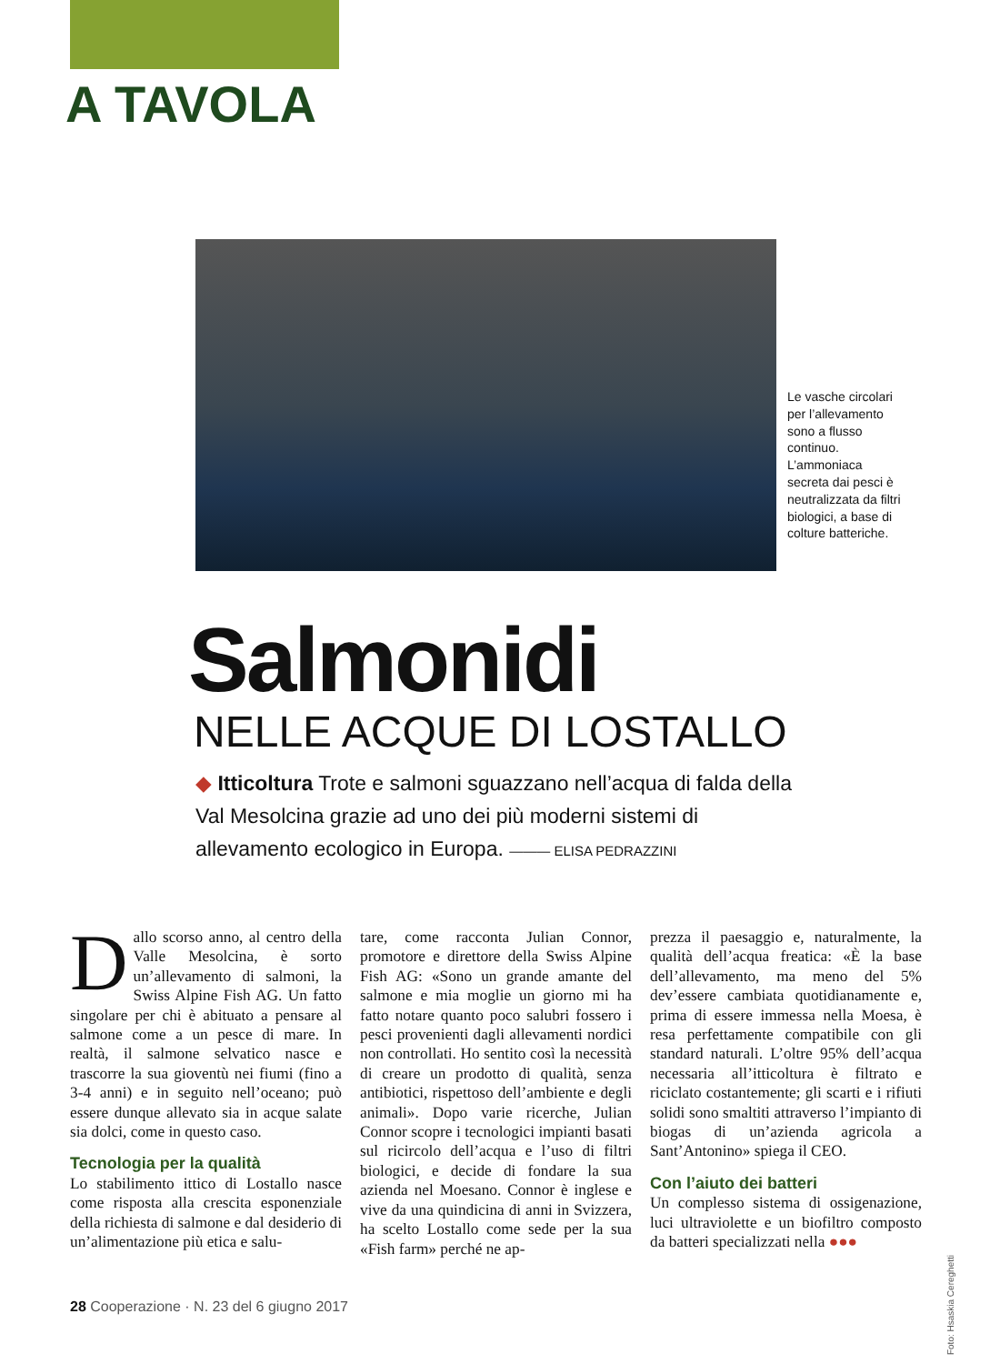A TAVOLA
Le vasche circolari per l’allevamento sono a flusso continuo. L’ammoniaca secreta dai pesci è neutralizzata da filtri biologici, a base di colture batteriche.
Salmonidi
NELLE ACQUE DI LOSTALLO
◆ Itticoltura Trote e salmoni sguazzano nell’acqua di falda della Val Mesolcina grazie ad uno dei più moderni sistemi di allevamento ecologico in Europa. ——— ELISA PEDRAZZINI
Dallo scorso anno, al centro della Valle Mesolcina, è sorto un’allevamento di salmoni, la Swiss Alpine Fish AG. Un fatto singolare per chi è abituato a pensare al salmone come a un pesce di mare. In realtà, il salmone selvatico nasce e trascorre la sua gioventù nei fiumi (fino a 3-4 anni) e in seguito nell’oceano; può essere dunque allevato sia in acque salate sia dolci, come in questo caso.
Tecnologia per la qualità
Lo stabilimento ittico di Lostallo nasce come risposta alla crescita esponenziale della richiesta di salmone e dal desiderio di un’alimentazione più etica e salu-
tare, come racconta Julian Connor, promotore e direttore della Swiss Alpine Fish AG: «Sono un grande amante del salmone e mia moglie un giorno mi ha fatto notare quanto poco salubri fossero i pesci provenienti dagli allevamenti nordici non controllati. Ho sentito così la necessità di creare un prodotto di qualità, senza antibiotici, rispettoso dell’ambiente e degli animali». Dopo varie ricerche, Julian Connor scopre i tecnologici impianti basati sul ricircolo dell’acqua e l’uso di filtri biologici, e decide di fondare la sua azienda nel Moesano. Connor è inglese e vive da una quindicina di anni in Svizzera, ha scelto Lostallo come sede per la sua «Fish farm» perché ne ap-
prezza il paesaggio e, naturalmente, la qualità dell’acqua freatica: «È la base dell’allevamento, ma meno del 5% dev’essere cambiata quotidianamente e, prima di essere immessa nella Moesa, è resa perfettamente compatibile con gli standard naturali. L’oltre 95% dell’acqua necessaria all’itticoltura è filtrato e riciclato costantemente; gli scarti e i rifiuti solidi sono smaltiti attraverso l’impianto di biogas di un’azienda agricola a Sant’Antonino» spiega il CEO.
Con l’aiuto dei batteri
Un complesso sistema di ossigenazione, luci ultraviolette e un biofiltro composto da batteri specializzati nella ●●●
Foto: Hsaskia Cereghetti
28 Cooperazione · N. 23 del 6 giugno 2017